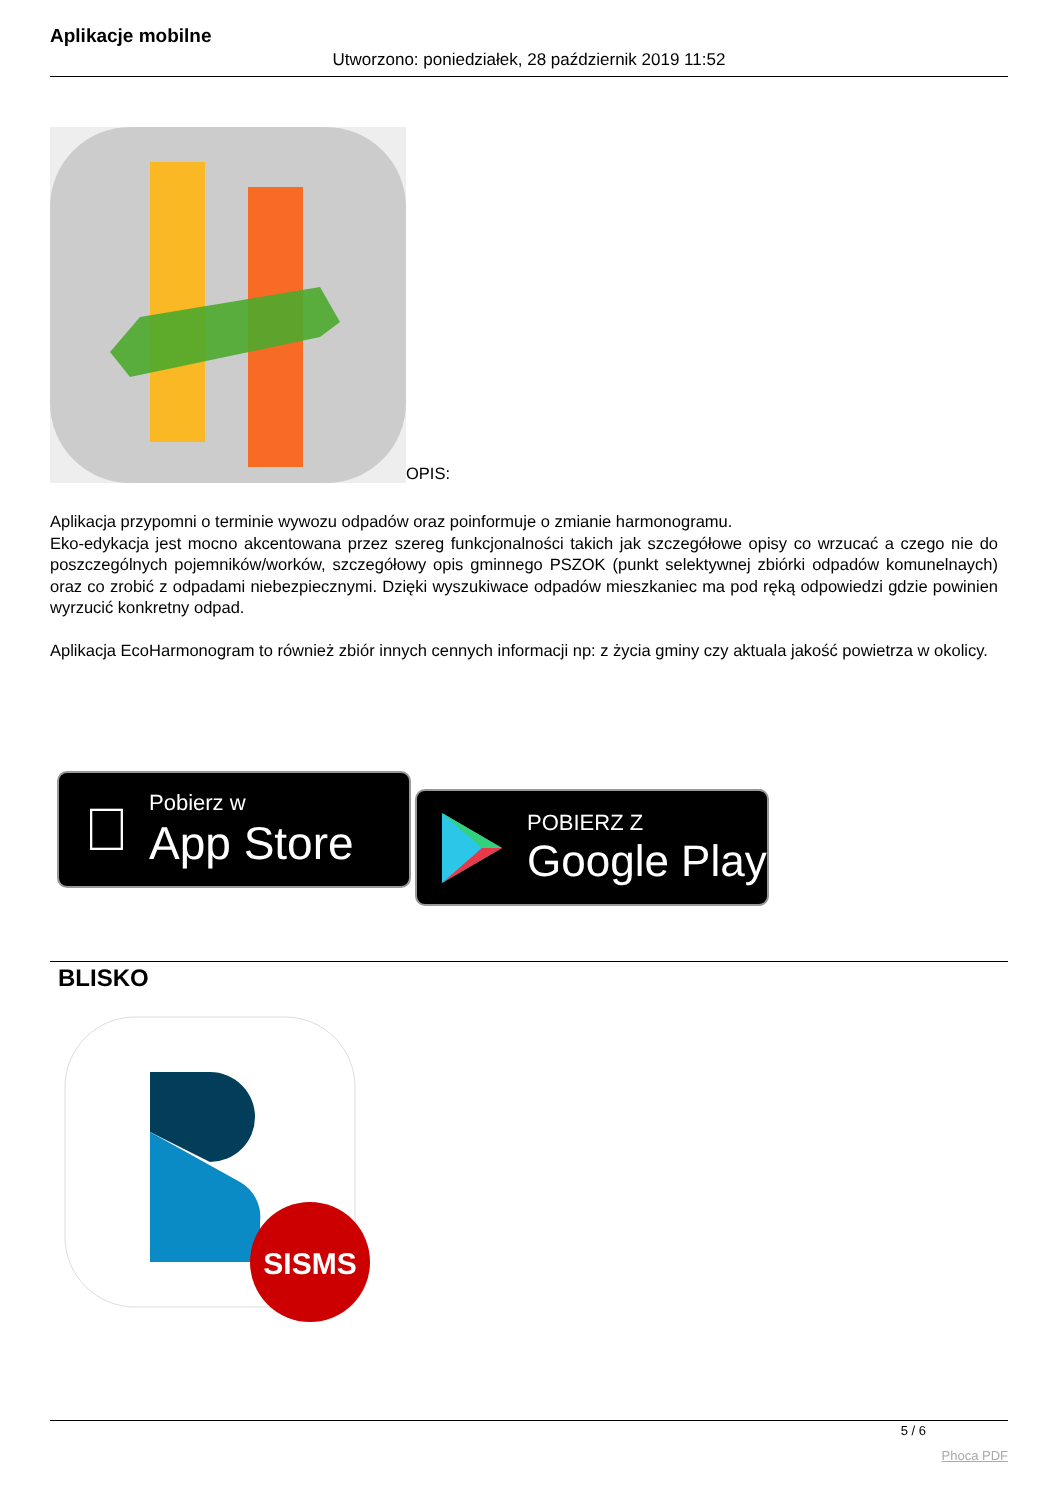Aplikacje mobilne
Utworzono: poniedziałek, 28 październik 2019 11:52
OPIS:
Aplikacja przypomni o terminie wywozu odpadów oraz poinformuje o zmianie harmonogramu.
Eko-edykacja jest mocno akcentowana przez szereg funkcjonalności takich jak szczegółowe opisy co wrzucać a czego nie do poszczególnych pojemników/worków, szczegółowy opis gminnego PSZOK (punkt selektywnej zbiórki odpadów komunelnaych) oraz co zrobić z odpadami niebezpiecznymi. Dzięki wyszukiwace odpadów mieszkaniec ma pod ręką odpowiedzi gdzie powinien wyrzucić konkretny odpad.
Aplikacja EcoHarmonogram to również zbiór innych cennych informacji np: z życia gminy czy aktuala jakość powietrza w okolicy.

Pobierz w
App Store
POBIERZ Z
Google Play
BLISKO
SISMS
5 / 6
Phoca PDF